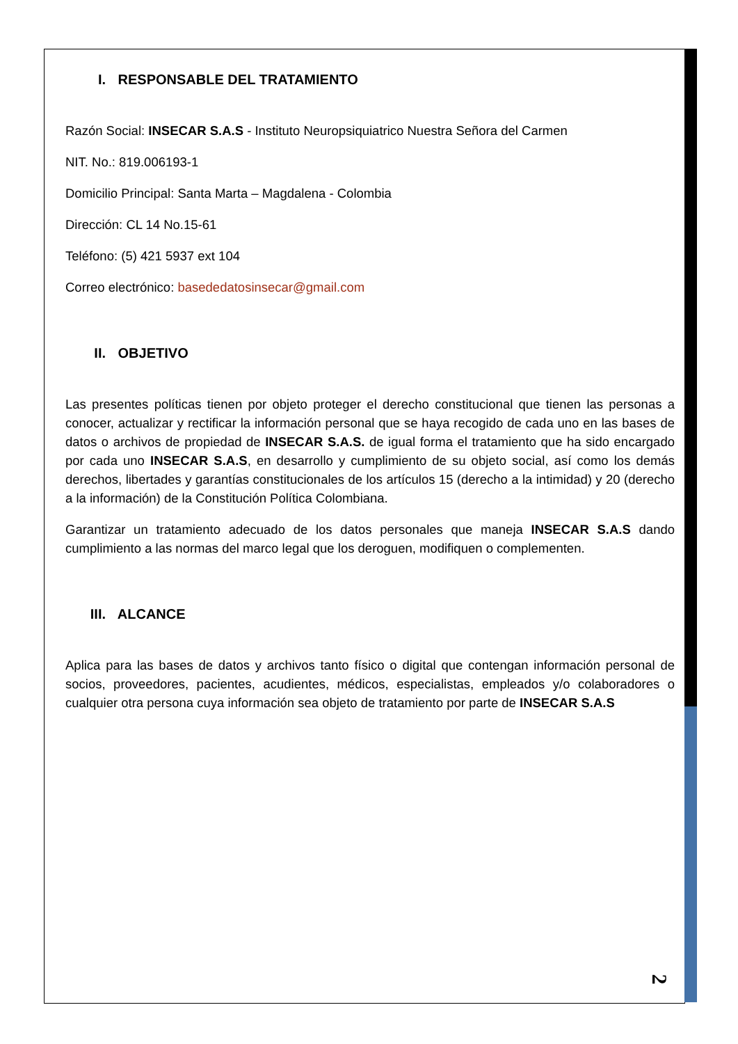I. RESPONSABLE DEL TRATAMIENTO
Razón Social: INSECAR S.A.S - Instituto Neuropsiquiatrico Nuestra Señora del Carmen
NIT. No.: 819.006193-1
Domicilio Principal: Santa Marta – Magdalena - Colombia
Dirección: CL 14 No.15-61
Teléfono: (5) 421 5937 ext 104
Correo electrónico: basededatosinsecar@gmail.com
II. OBJETIVO
Las presentes políticas tienen por objeto proteger el derecho constitucional que tienen las personas a conocer, actualizar y rectificar la información personal que se haya recogido de cada uno en las bases de datos o archivos de propiedad de INSECAR S.A.S. de igual forma el tratamiento que ha sido encargado por cada uno INSECAR S.A.S, en desarrollo y cumplimiento de su objeto social, así como los demás derechos, libertades y garantías constitucionales de los artículos 15 (derecho a la intimidad) y 20 (derecho a la información) de la Constitución Política Colombiana.
Garantizar un tratamiento adecuado de los datos personales que maneja INSECAR S.A.S dando cumplimiento a las normas del marco legal que los deroguen, modifiquen o complementen.
III. ALCANCE
Aplica para las bases de datos y archivos tanto físico o digital que contengan información personal de socios, proveedores, pacientes, acudientes, médicos, especialistas, empleados y/o colaboradores o cualquier otra persona cuya información sea objeto de tratamiento por parte de INSECAR S.A.S
2